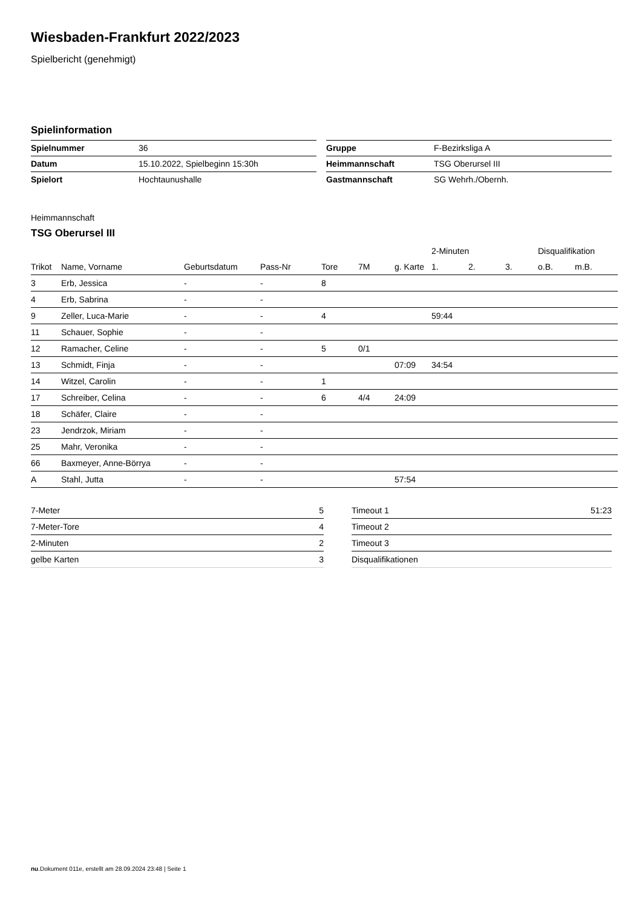Wiesbaden-Frankfurt 2022/2023
Spielbericht (genehmigt)
Spielinformation
| Spielnummer | 36 |
| Datum | 15.10.2022, Spielbeginn 15:30h |
| Spielort | Hochtaunushalle |
| Gruppe | F-Bezirksliga A |
| Heimmannschaft | TSG Oberursel III |
| Gastmannschaft | SG Wehrh./Obernh. |
Heimmannschaft
TSG Oberursel III
| | | | | | | | 2-Minuten | | | Disqualifikation | |
| --- | --- | --- | --- | --- | --- | --- | --- | --- | --- | --- | --- |
| Trikot | Name, Vorname | Geburtsdatum | Pass-Nr | Tore | 7M | g. Karte | 1. | 2. | 3. | o.B. | m.B. |
| 3 | Erb, Jessica | - | - | 8 | | | | | | | |
| 4 | Erb, Sabrina | - | - | | | | | | | | |
| 9 | Zeller, Luca-Marie | - | - | 4 | | | 59:44 | | | | |
| 11 | Schauer, Sophie | - | - | | | | | | | | |
| 12 | Ramacher, Celine | - | - | 5 | 0/1 | | | | | | |
| 13 | Schmidt, Finja | - | - | | | 07:09 | 34:54 | | | | |
| 14 | Witzel, Carolin | - | - | 1 | | | | | | | |
| 17 | Schreiber, Celina | - | - | 6 | 4/4 | 24:09 | | | | | |
| 18 | Schäfer, Claire | - | - | | | | | | | | |
| 23 | Jendrzok, Miriam | - | - | | | | | | | | |
| 25 | Mahr, Veronika | - | - | | | | | | | | |
| 66 | Baxmeyer, Anne-Börrya | - | - | | | | | | | | |
| A | Stahl, Jutta | - | - | | | 57:54 | | | | | |
| 7-Meter | 5 |
| 7-Meter-Tore | 4 |
| 2-Minuten | 2 |
| gelbe Karten | 3 |
| Timeout 1 | 51:23 |
| Timeout 2 | |
| Timeout 3 | |
| Disqualifikationen | |
nu.Dokument 011e, erstellt am 28.09.2024 23:48 | Seite 1